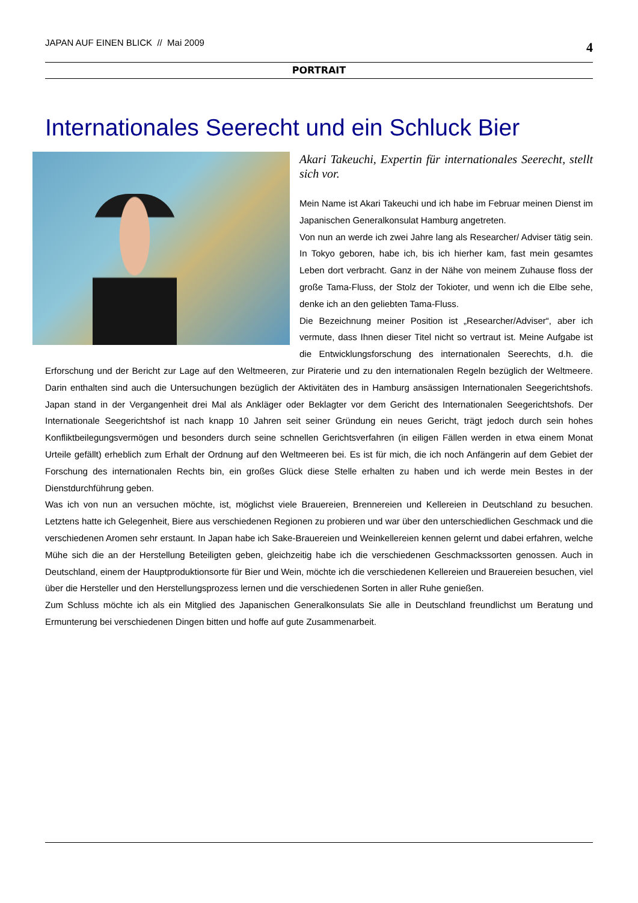JAPAN AUF EINEN BLICK // Mai 2009 4
PORTRAIT
Internationales Seerecht und ein Schluck Bier
Akari Takeuchi, Expertin für internationales Seerecht, stellt sich vor.
Mein Name ist Akari Takeuchi und ich habe im Februar meinen Dienst im Japanischen Generalkonsulat Hamburg angetreten.
Von nun an werde ich zwei Jahre lang als Researcher/ Adviser tätig sein. In Tokyo geboren, habe ich, bis ich hierher kam, fast mein gesamtes Leben dort verbracht. Ganz in der Nähe von meinem Zuhause floss der große Tama-Fluss, der Stolz der Tokioter, und wenn ich die Elbe sehe, denke ich an den geliebten Tama-Fluss.
Die Bezeichnung meiner Position ist „Researcher/Adviser“, aber ich vermute, dass Ihnen dieser Titel nicht so vertraut ist. Meine Aufgabe ist die Entwicklungsforschung des internationalen Seerechts, d.h. die Erforschung und der Bericht zur Lage auf den Weltmeeren, zur Piraterie und zu den internationalen Regeln bezüglich der Weltmeere. Darin enthalten sind auch die Untersuchungen bezüglich der Aktivitäten des in Hamburg ansässigen Internationalen Seegerichtshofs. Japan stand in der Vergangenheit drei Mal als Ankläger oder Beklagter vor dem Gericht des Internationalen Seegerichtshofs. Der Internationale Seegerichtshof ist nach knapp 10 Jahren seit seiner Gründung ein neues Gericht, trägt jedoch durch sein hohes Konfliktbeilegungsvermögen und besonders durch seine schnellen Gerichtsverfahren (in eiligen Fällen werden in etwa einem Monat Urteile gefällt) erheblich zum Erhalt der Ordnung auf den Weltmeeren bei. Es ist für mich, die ich noch Anfängerin auf dem Gebiet der Forschung des internationalen Rechts bin, ein großes Glück diese Stelle erhalten zu haben und ich werde mein Bestes in der Dienstdurchführung geben.
Was ich von nun an versuchen möchte, ist, möglichst viele Brauereien, Brennereien und Kellereien in Deutschland zu besuchen. Letztens hatte ich Gelegenheit, Biere aus verschiedenen Regionen zu probieren und war über den unterschiedlichen Geschmack und die verschiedenen Aromen sehr erstaunt. In Japan habe ich Sake-Brauereien und Weinkellereien kennen gelernt und dabei erfahren, welche Mühe sich die an der Herstellung Beteiligten geben, gleichzeitig habe ich die verschiedenen Geschmackssorten genossen. Auch in Deutschland, einem der Hauptproduktionsorte für Bier und Wein, möchte ich die verschiedenen Kellereien und Brauereien besuchen, viel über die Hersteller und den Herstellungsprozess lernen und die verschiedenen Sorten in aller Ruhe genießen.
Zum Schluss möchte ich als ein Mitglied des Japanischen Generalkonsulats Sie alle in Deutschland freundlichst um Beratung und Ermunterung bei verschiedenen Dingen bitten und hoffe auf gute Zusammenarbeit.